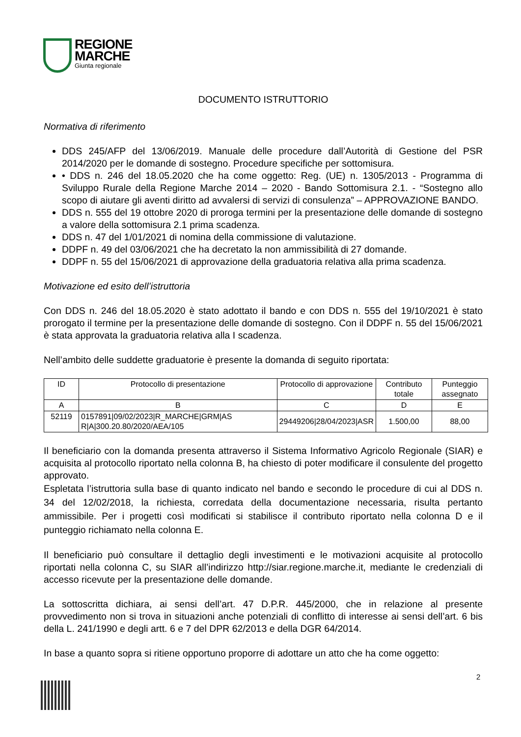REGIONE
MARCHE
Giunta regionale
DOCUMENTO ISTRUTTORIO
Normativa di riferimento
DDS 245/AFP del 13/06/2019. Manuale delle procedure dall’Autorità di Gestione del PSR 2014/2020 per le domande di sostegno. Procedure specifiche per sottomisura.
• DDS n. 246 del 18.05.2020 che ha come oggetto: Reg. (UE) n. 1305/2013 - Programma di Sviluppo Rurale della Regione Marche 2014 – 2020 - Bando Sottomisura 2.1. - “Sostegno allo scopo di aiutare gli aventi diritto ad avvalersi di servizi di consulenza” – APPROVAZIONE BANDO.
DDS n. 555 del 19 ottobre 2020 di proroga termini per la presentazione delle domande di sostegno a valore della sottomisura 2.1 prima scadenza.
DDS n. 47 del 1/01/2021 di nomina della commissione di valutazione.
DDPF n. 49 del 03/06/2021 che ha decretato la non ammissibilità di 27 domande.
DDPF n. 55 del 15/06/2021 di approvazione della graduatoria relativa alla prima scadenza.
Motivazione ed esito dell’istruttoria
Con DDS n. 246 del 18.05.2020 è stato adottato il bando e con DDS n. 555 del 19/10/2021 è stato prorogato il termine per la presentazione delle domande di sostegno. Con il DDPF n. 55 del 15/06/2021 è stata approvata la graduatoria relativa alla I scadenza.
Nell’ambito delle suddette graduatorie è presente la domanda di seguito riportata:
| ID | Protocollo di presentazione | Protocollo di approvazione | Contributo totale | Punteggio assegnato |
| --- | --- | --- | --- | --- |
| A | B | C | D | E |
| 52119 | 0157891/09/02/2023/R_MARCHE/GRM/AS R/A/300.20.80/2020/AEA/105 | 29449206/28/04/2023/ASR | 1.500,00 | 88,00 |
Il beneficiario con la domanda presenta attraverso il Sistema Informativo Agricolo Regionale (SIAR) e acquisita al protocollo riportato nella colonna B, ha chiesto di poter modificare il consulente del progetto approvato.
Espletata l’istruttoria sulla base di quanto indicato nel bando e secondo le procedure di cui al DDS n. 34 del 12/02/2018, la richiesta, corredata della documentazione necessaria, risulta pertanto ammissibile. Per i progetti così modificati si stabilisce il contributo riportato nella colonna D e il punteggio richiamato nella colonna E.
Il beneficiario può consultare il dettaglio degli investimenti e le motivazioni acquisite al protocollo riportati nella colonna C, su SIAR all’indirizzo http://siar.regione.marche.it, mediante le credenziali di accesso ricevute per la presentazione delle domande.
La sottoscritta dichiara, ai sensi dell’art. 47 D.P.R. 445/2000, che in relazione al presente provvedimento non si trova in situazioni anche potenziali di conflitto di interesse ai sensi dell’art. 6 bis della L. 241/1990 e degli artt. 6 e 7 del DPR 62/2013 e della DGR 64/2014.
In base a quanto sopra si ritiene opportuno proporre di adottare un atto che ha come oggetto:
2